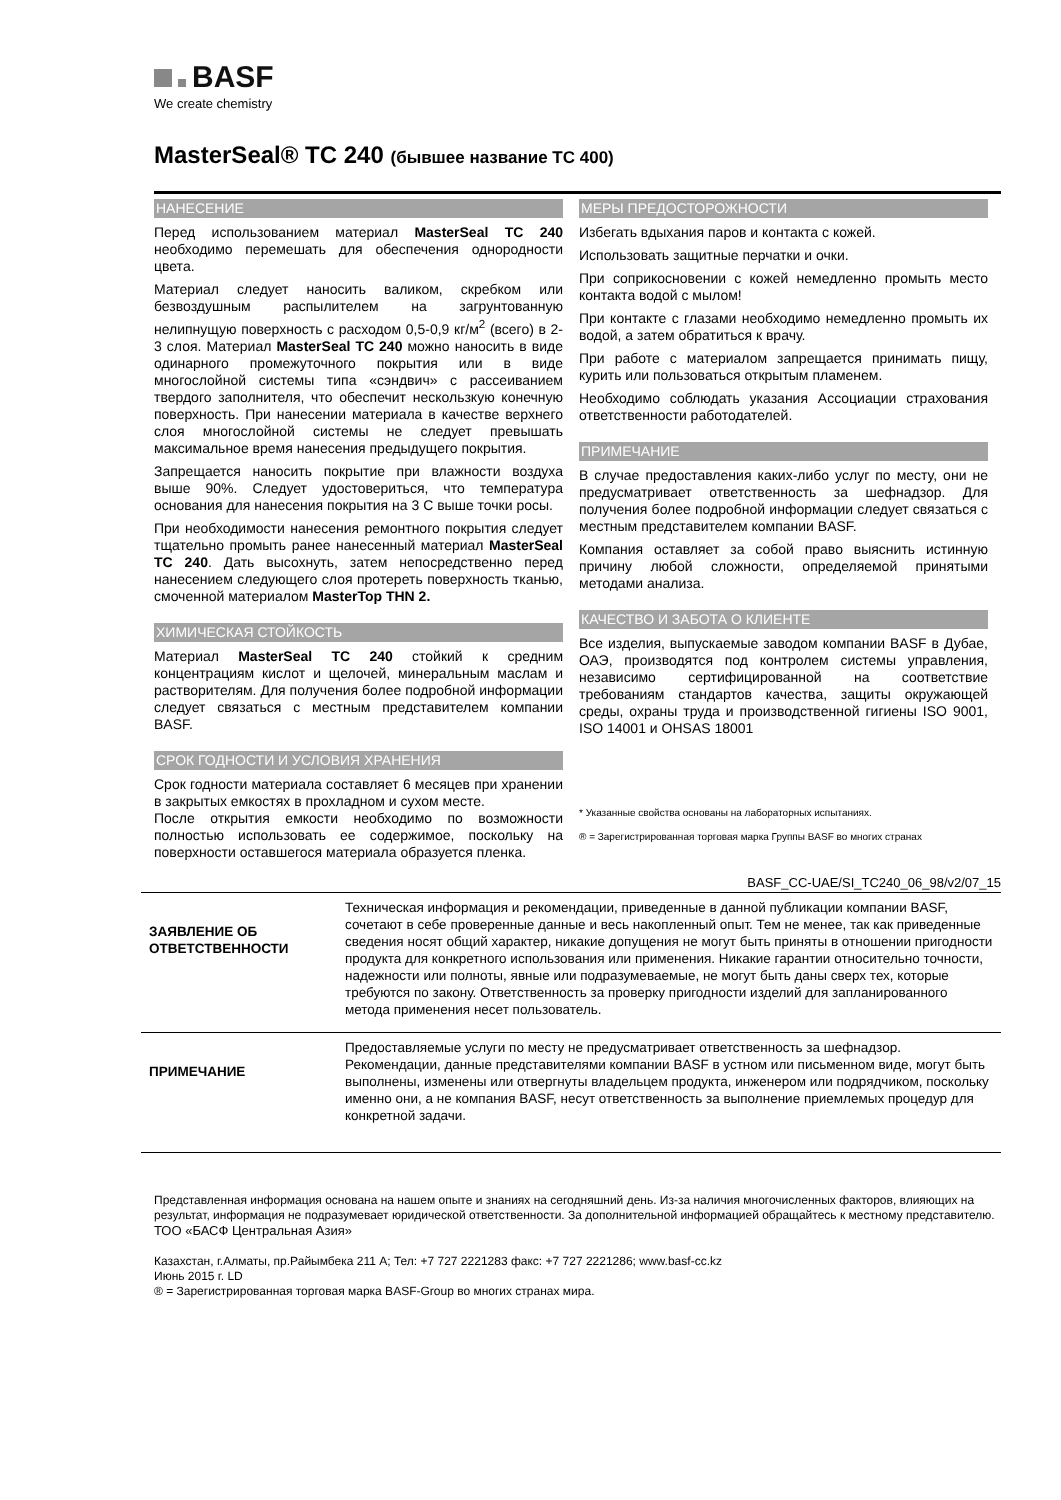BASF
We create chemistry
MasterSeal® TC 240 (бывшее название TC 400)
НАНЕСЕНИЕ
Перед использованием материал MasterSeal TC 240 необходимо перемешать для обеспечения однородности цвета.
Материал следует наносить валиком, скребком или безвоздушным распылителем на загрунтованную нелипнущую поверхность с расходом 0,5-0,9 кг/м<sup>2</sup> (всего) в 2-3 слоя. Материал MasterSeal TC 240 можно наносить в виде одинарного промежуточного покрытия или в виде многослойной системы типа «сэндвич» с рассеиванием твердого заполнителя, что обеспечит нескользкую конечную поверхность. При нанесении материала в качестве верхнего слоя многослойной системы не следует превышать максимальное время нанесения предыдущего покрытия.
Запрещается наносить покрытие при влажности воздуха выше 90%. Следует удостовериться, что температура основания для нанесения покрытия на 3 С выше точки росы.
При необходимости нанесения ремонтного покрытия следует тщательно промыть ранее нанесенный материал MasterSeal TC 240. Дать высохнуть, затем непосредственно перед нанесением следующего слоя протереть поверхность тканью, смоченной материалом MasterTop THN 2.
ХИМИЧЕСКАЯ СТОЙКОСТЬ
Материал MasterSeal TC 240 стойкий к средним концентрациям кислот и щелочей, минеральным маслам и растворителям. Для получения более подробной информации следует связаться с местным представителем компании BASF.
СРОК ГОДНОСТИ И УСЛОВИЯ ХРАНЕНИЯ
Срок годности материала составляет 6 месяцев при хранении в закрытых емкостях в прохладном и сухом месте.
После открытия емкости необходимо по возможности полностью использовать ее содержимое, поскольку на поверхности оставшегося материала образуется пленка.
МЕРЫ ПРЕДОСТОРОЖНОСТИ
Избегать вдыхания паров и контакта с кожей.
Использовать защитные перчатки и очки.
При соприкосновении с кожей немедленно промыть место контакта водой с мылом!
При контакте с глазами необходимо немедленно промыть их водой, а затем обратиться к врачу.
При работе с материалом запрещается принимать пищу, курить или пользоваться открытым пламенем.
Необходимо соблюдать указания Ассоциации страхования ответственности работодателей.
ПРИМЕЧАНИЕ
В случае предоставления каких-либо услуг по месту, они не предусматривает ответственность за шефнадзор. Для получения более подробной информации следует связаться с местным представителем компании BASF.
Компания оставляет за собой право выяснить истинную причину любой сложности, определяемой принятыми методами анализа.
КАЧЕСТВО И ЗАБОТА О КЛИЕНТЕ
Все изделия, выпускаемые заводом компании BASF в Дубае, ОАЭ, производятся под контролем системы управления, независимо сертифицированной на соответствие требованиям стандартов качества, защиты окружающей среды, охраны труда и производственной гигиены ISO 9001, ISO 14001 и OHSAS 18001
* Указанные свойства основаны на лабораторных испытаниях.
® = Зарегистрированная торговая марка Группы BASF во многих странах
BASF_CC-UAE/SI_TC240_06_98/v2/07_15
| ЗАЯВЛЕНИЕ ОБ ОТВЕТСТВЕННОСТИ | Техническая информация и рекомендации, приведенные в данной публикации компании BASF, сочетают в себе проверенные данные и весь накопленный опыт. Тем не менее, так как приведенные сведения носят общий характер, никакие допущения не могут быть приняты в отношении пригодности продукта для конкретного использования или применения. Никакие гарантии относительно точности, надежности или полноты, явные или подразумеваемые, не могут быть даны сверх тех, которые требуются по закону. Ответственность за проверку пригодности изделий для запланированного метода применения несет пользователь. |
| ПРИМЕЧАНИЕ | Предоставляемые услуги по месту не предусматривает ответственность за шефнадзор. Рекомендации, данные представителями компании BASF в устном или письменном виде, могут быть выполнены, изменены или отвергнуты владельцем продукта, инженером или подрядчиком, поскольку именно они, а не компания BASF, несут ответственность за выполнение приемлемых процедур для конкретной задачи. |
Представленная информация основана на нашем опыте и знаниях на сегодняшний день. Из-за наличия многочисленных факторов, влияющих на результат, информация не подразумевает юридической ответственности. За дополнительной информацией обращайтесь к местному представителю.
ТОО «БАСФ Центральная Азия»
Казахстан, г.Алматы, пр.Райымбека 211 А; Тел: +7 727 2221283 факс: +7 727 2221286; www.basf-cc.kz
Июнь 2015 г. LD
® = Зарегистрированная торговая марка BASF-Group во многих странах мира.